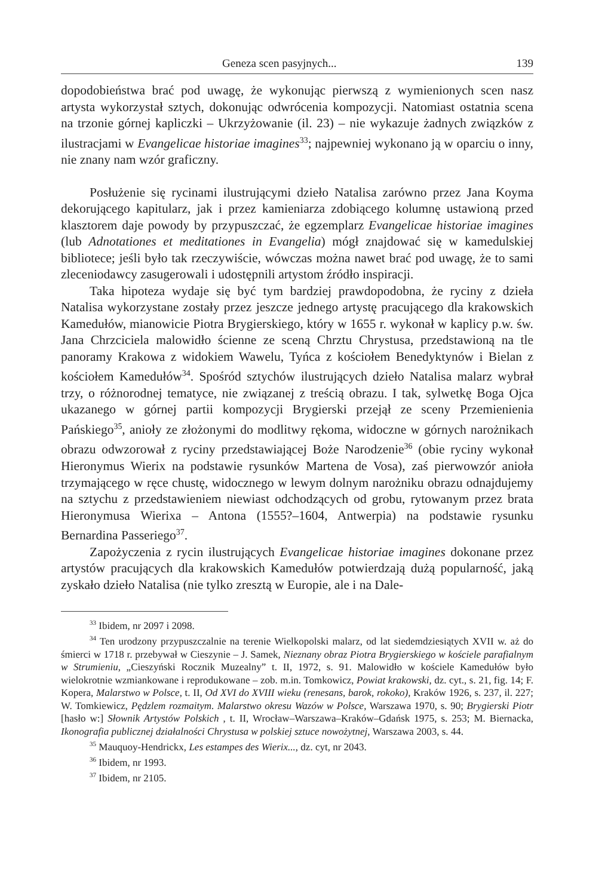Geneza scen pasyjnych... 139
dopodobieństwa brać pod uwagę, że wykonując pierwszą z wymienionych scen nasz artysta wykorzystał sztych, dokonując odwrócenia kompozycji. Natomiast ostatnia scena na trzonie górnej kapliczki – Ukrzyżowanie (il. 23) – nie wykazuje żadnych związków z ilustracjami w Evangelicae historiae imagines<sup>33</sup>; najpewniej wykonano ją w oparciu o inny, nie znany nam wzór graficzny.
Posłużenie się rycinami ilustrującymi dzieło Natalisa zarówno przez Jana Koyma dekorującego kapitularz, jak i przez kamieniarza zdobiącego kolumnę ustawioną przed klasztorem daje powody by przypuszczać, że egzemplarz Evangelicae historiae imagines (lub Adnotationes et meditationes in Evangelia) mógł znajdować się w kamedulskiej bibliotece; jeśli było tak rzeczywiście, wówczas można nawet brać pod uwagę, że to sami zleceniodawcy zasugerowali i udostępnili artystom źródło inspiracji.
Taka hipoteza wydaje się być tym bardziej prawdopodobna, że ryciny z dzieła Natalisa wykorzystane zostały przez jeszcze jednego artystę pracującego dla krakowskich Kamedułów, mianowicie Piotra Brygierskiego, który w 1655 r. wykonał w kaplicy p.w. św. Jana Chrzciciela malowidło ścienne ze sceną Chrztu Chrystusa, przedstawioną na tle panoramy Krakowa z widokiem Wawelu, Tyńca z kościołem Benedyktynów i Bielan z kościołem Kamedułów<sup>34</sup>. Spośród sztychów ilustrujących dzieło Natalisa malarz wybrał trzy, o różnorodnej tematyce, nie związanej z treścią obrazu. I tak, sylwetkę Boga Ojca ukazanego w górnej partii kompozycji Brygierski przejął ze sceny Przemienienia Pańskiego<sup>35</sup>, anioły ze złożonymi do modlitwy rękoma, widoczne w górnych narożnikach obrazu odwzorował z ryciny przedstawiającej Boże Narodzenie<sup>36</sup> (obie ryciny wykonał Hieronymus Wierix na podstawie rysunków Martena de Vosa), zaś pierwowzór anioła trzymającego w ręce chustę, widocznego w lewym dolnym narożniku obrazu odnajdujemy na sztychu z przedstawieniem niewiast odchodzących od grobu, rytowanym przez brata Hieronymusa Wierixa – Antona (1555?–1604, Antwerpia) na podstawie rysunku Bernardina Passeriego<sup>37</sup>.
Zapożyczenia z rycin ilustrujących Evangelicae historiae imagines dokonane przez artystów pracujących dla krakowskich Kamedułów potwierdzają dużą popularność, jaką zyskało dzieło Natalisa (nie tylko zresztą w Europie, ale i na Dale-
<sup>33</sup> Ibidem, nr 2097 i 2098.
<sup>34</sup> Ten urodzony przypuszczalnie na terenie Wielkopolski malarz, od lat siedemdziesiątych XVII w. aż do śmierci w 1718 r. przebywał w Cieszynie – J. Samek, Nieznany obraz Piotra Brygierskiego w kościele parafialnym w Strumieniu, „Cieszyński Rocznik Muzealny” t. II, 1972, s. 91. Malowidło w kościele Kamedułów było wielokrotnie wzmiankowane i reprodukowane – zob. m.in. Tomkowicz, Powiat krakowski, dz. cyt., s. 21, fig. 14; F. Kopera, Malarstwo w Polsce, t. II, Od XVI do XVIII wieku (renesans, barok, rokoko), Kraków 1926, s. 237, il. 227; W. Tomkiewicz, Pędzlem rozmaitym. Malarstwo okresu Wazów w Polsce, Warszawa 1970, s. 90; Brygierski Piotr [hasło w:] Słownik Artystów Polskich , t. II, Wrocław–Warszawa–Kraków–Gdańsk 1975, s. 253; M. Biernacka, Ikonografia publicznej działalności Chrystusa w polskiej sztuce nowożytnej, Warszawa 2003, s. 44.
<sup>35</sup> Mauquoy-Hendrickx, Les estampes des Wierix..., dz. cyt, nr 2043.
<sup>36</sup> Ibidem, nr 1993.
<sup>37</sup> Ibidem, nr 2105.